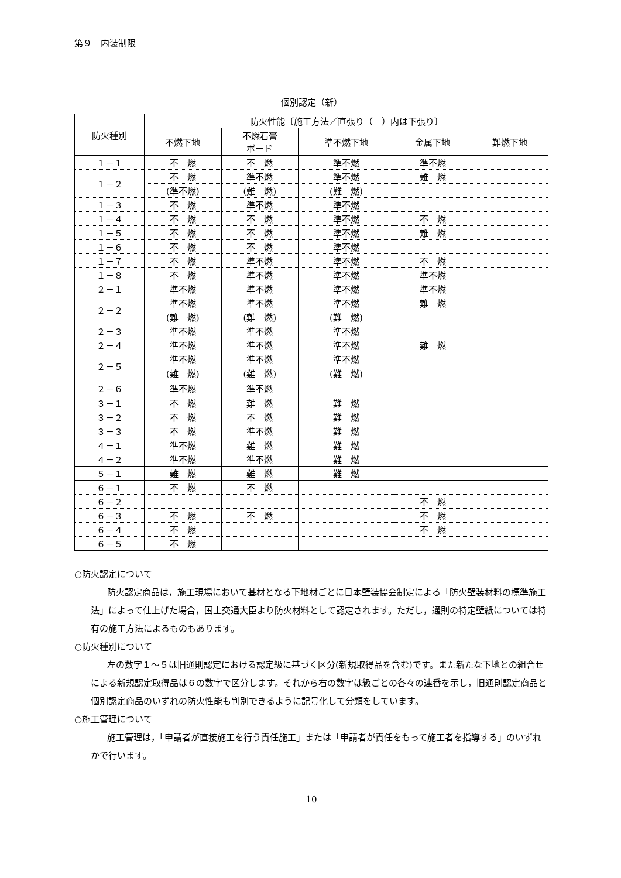第９　内装制限
個別認定（新）
| 防火種別 | 防火性能〔施工方法／直張り（ ）内は下張り〕 | | | | |
| --- | --- | --- | --- | --- | --- |
| | 不燃下地 | 不燃石膏 ボード | 準不燃下地 | 金属下地 | 難燃下地 |
| １－１ | 不 燃 | 不 燃 | 準不燃 | 準不燃 | |
| １－２ | 不 燃 | 準不燃 | 準不燃 | 難 燃 | |
| | (準不燃) | (難 燃) | (難 燃) | | |
| １－３ | 不 燃 | 準不燃 | 準不燃 | | |
| １－４ | 不 燃 | 不 燃 | 準不燃 | 不 燃 | |
| １－５ | 不 燃 | 不 燃 | 準不燃 | 難 燃 | |
| １－６ | 不 燃 | 不 燃 | 準不燃 | | |
| １－７ | 不 燃 | 準不燃 | 準不燃 | 不 燃 | |
| １－８ | 不 燃 | 準不燃 | 準不燃 | 準不燃 | |
| ２－１ | 準不燃 | 準不燃 | 準不燃 | 準不燃 | |
| ２－２ | 準不燃 | 準不燃 | 準不燃 | 難 燃 | |
| | (難 燃) | (難 燃) | (難 燃) | | |
| ２－３ | 準不燃 | 準不燃 | 準不燃 | | |
| ２－４ | 準不燃 | 準不燃 | 準不燃 | 難 燃 | |
| ２－５ | 準不燃 | 準不燃 | 準不燃 | | |
| | (難 燃) | (難 燃) | (難 燃) | | |
| ２－６ | 準不燃 | 準不燃 | | | |
| ３－１ | 不 燃 | 難 燃 | 難 燃 | | |
| ３－２ | 不 燃 | 不 燃 | 難 燃 | | |
| ３－３ | 不 燃 | 準不燃 | 難 燃 | | |
| ４－１ | 準不燃 | 難 燃 | 難 燃 | | |
| ４－２ | 準不燃 | 準不燃 | 難 燃 | | |
| ５－１ | 難 燃 | 難 燃 | 難 燃 | | |
| ６－１ | 不 燃 | 不 燃 | | | |
| ６－２ | | | | 不 燃 | |
| ６－３ | 不 燃 | 不 燃 | | 不 燃 | |
| ６－４ | 不 燃 | | | 不 燃 | |
| ６－５ | 不 燃 | | | | |
○防火認定について
防火認定商品は，施工現場において基材となる下地材ごとに日本壁装協会制定による「防火壁装材料の標準施工法」によって仕上げた場合，国土交通大臣より防火材料として認定されます。ただし，通則の特定壁紙については特有の施工方法によるものもあります。
○防火種別について
左の数字１～５は旧通則認定における認定級に基づく区分(新規取得品を含む)です。また新たな下地との組合せによる新規認定取得品は６の数字で区分します。それから右の数字は級ごとの各々の連番を示し，旧通則認定商品と個別認定商品のいずれの防火性能も判別できるように記号化して分類をしています。
○施工管理について
施工管理は，「申請者が直接施工を行う責任施工」または「申請者が責任をもって施工者を指導する」のいずれかで行います。
10